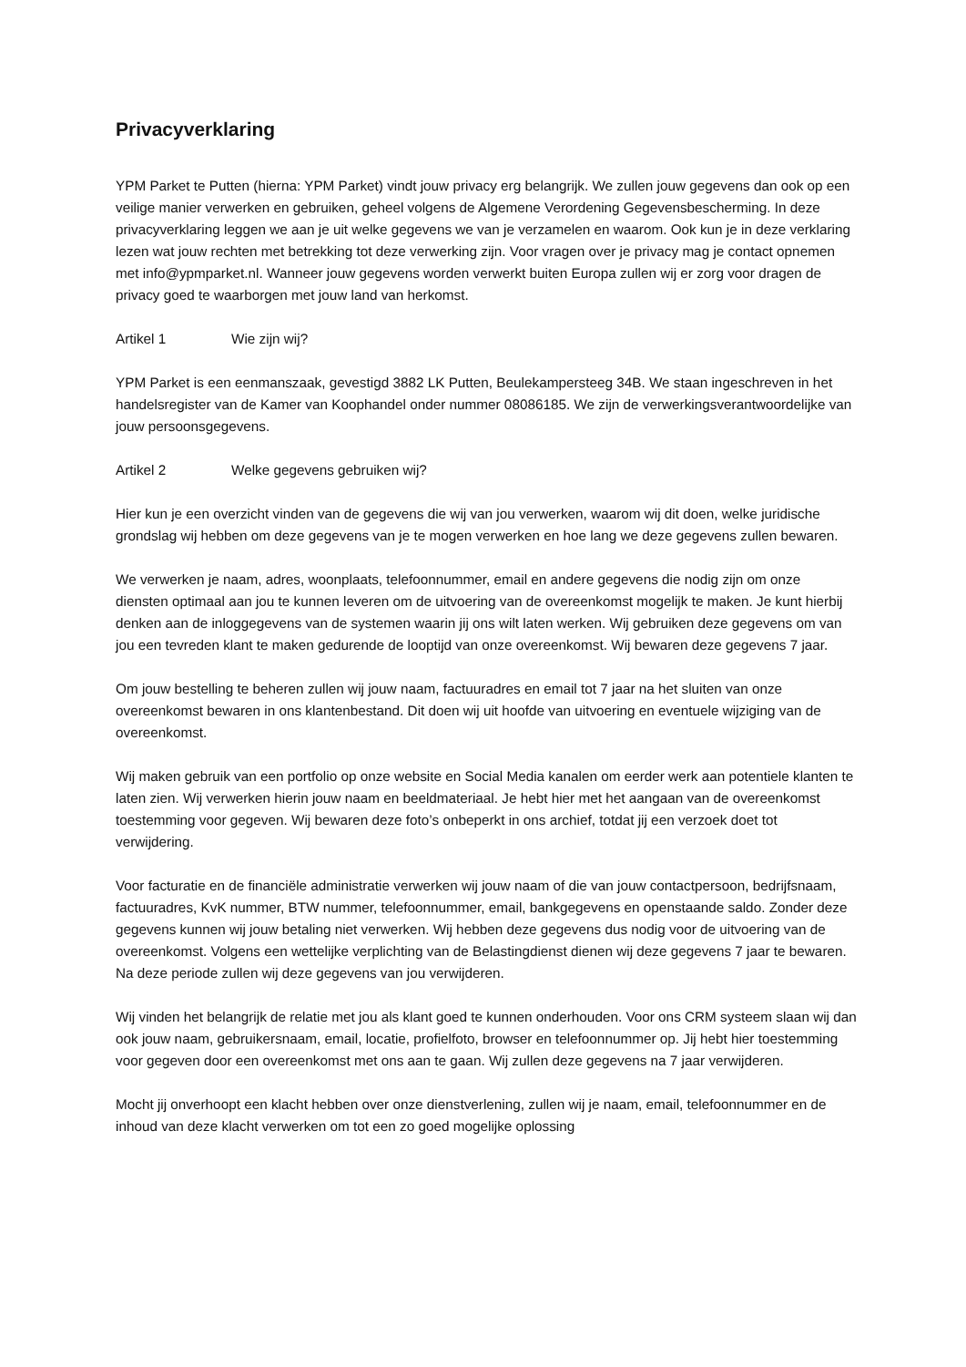Privacyverklaring
YPM Parket te Putten (hierna: YPM Parket) vindt jouw privacy erg belangrijk. We zullen jouw gegevens dan ook op een veilige manier verwerken en gebruiken, geheel volgens de Algemene Verordening Gegevensbescherming. In deze privacyverklaring leggen we aan je uit welke gegevens we van je verzamelen en waarom. Ook kun je in deze verklaring lezen wat jouw rechten met betrekking tot deze verwerking zijn. Voor vragen over je privacy mag je contact opnemen met info@ypmparket.nl. Wanneer jouw gegevens worden verwerkt buiten Europa zullen wij er zorg voor dragen de privacy goed te waarborgen met jouw land van herkomst.
Artikel 1 Wie zijn wij?
YPM Parket is een eenmanszaak, gevestigd 3882 LK Putten, Beulekampersteeg 34B. We staan ingeschreven in het handelsregister van de Kamer van Koophandel onder nummer 08086185. We zijn de verwerkingsverantwoordelijke van jouw persoonsgegevens.
Artikel 2 Welke gegevens gebruiken wij?
Hier kun je een overzicht vinden van de gegevens die wij van jou verwerken, waarom wij dit doen, welke juridische grondslag wij hebben om deze gegevens van je te mogen verwerken en hoe lang we deze gegevens zullen bewaren.
We verwerken je naam, adres, woonplaats, telefoonnummer, email en andere gegevens die nodig zijn om onze diensten optimaal aan jou te kunnen leveren om de uitvoering van de overeenkomst mogelijk te maken. Je kunt hierbij denken aan de inloggegevens van de systemen waarin jij ons wilt laten werken. Wij gebruiken deze gegevens om van jou een tevreden klant te maken gedurende de looptijd van onze overeenkomst. Wij bewaren deze gegevens 7 jaar.
Om jouw bestelling te beheren zullen wij jouw naam, factuuradres en email tot 7 jaar na het sluiten van onze overeenkomst bewaren in ons klantenbestand. Dit doen wij uit hoofde van uitvoering en eventuele wijziging van de overeenkomst.
Wij maken gebruik van een portfolio op onze website en Social Media kanalen om eerder werk aan potentiele klanten te laten zien. Wij verwerken hierin jouw naam en beeldmateriaal. Je hebt hier met het aangaan van de overeenkomst toestemming voor gegeven. Wij bewaren deze foto’s onbeperkt in ons archief, totdat jij een verzoek doet tot verwijdering.
Voor facturatie en de financiële administratie verwerken wij jouw naam of die van jouw contactpersoon, bedrijfsnaam, factuuradres, KvK nummer, BTW nummer, telefoonnummer, email, bankgegevens en openstaande saldo. Zonder deze gegevens kunnen wij jouw betaling niet verwerken. Wij hebben deze gegevens dus nodig voor de uitvoering van de overeenkomst. Volgens een wettelijke verplichting van de Belastingdienst dienen wij deze gegevens 7 jaar te bewaren. Na deze periode zullen wij deze gegevens van jou verwijderen.
Wij vinden het belangrijk de relatie met jou als klant goed te kunnen onderhouden. Voor ons CRM systeem slaan wij dan ook jouw naam, gebruikersnaam, email, locatie, profielfoto, browser en telefoonnummer op. Jij hebt hier toestemming voor gegeven door een overeenkomst met ons aan te gaan. Wij zullen deze gegevens na 7 jaar verwijderen.
Mocht jij onverhoopt een klacht hebben over onze dienstverlening, zullen wij je naam, email, telefoonnummer en de inhoud van deze klacht verwerken om tot een zo goed mogelijke oplossing